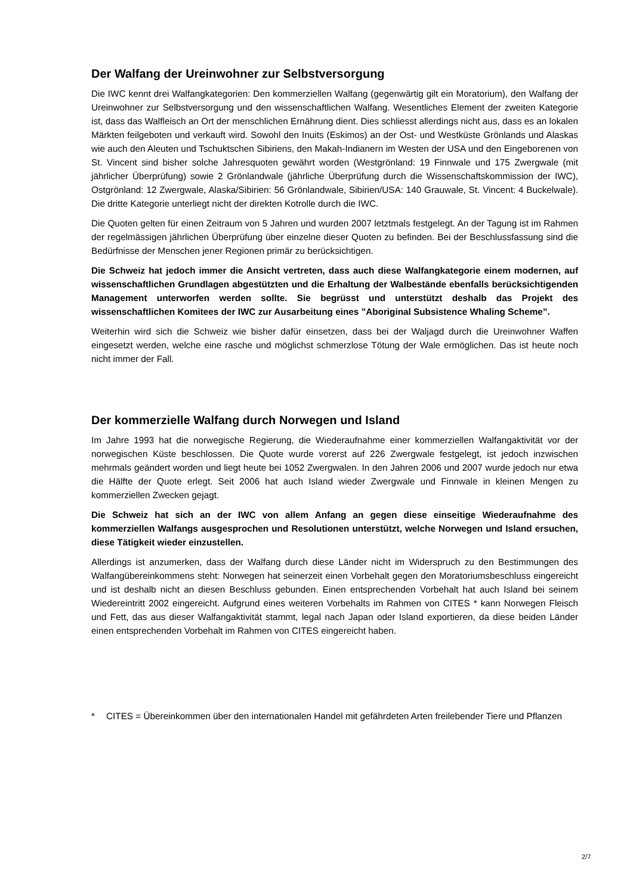Der Walfang der Ureinwohner zur Selbstversorgung
Die IWC kennt drei Walfangkategorien: Den kommerziellen Walfang (gegenwärtig gilt ein Moratorium), den Walfang der Ureinwohner zur Selbstversorgung und den wissenschaftlichen Walfang. Wesentliches Element der zweiten Kategorie ist, dass das Walfleisch an Ort der menschlichen Ernährung dient. Dies schliesst allerdings nicht aus, dass es an lokalen Märkten feilgeboten und verkauft wird. Sowohl den Inuits (Eskimos) an der Ost- und Westküste Grönlands und Alaskas wie auch den Aleuten und Tschuktschen Sibiriens, den Makah-Indianern im Westen der USA und den Eingeborenen von St. Vincent sind bisher solche Jahresquoten gewährt worden (Westgrönland: 19 Finnwale und 175 Zwergwale (mit jährlicher Überprüfung) sowie 2 Grönlandwale (jährliche Überprüfung durch die Wissenschaftskommission der IWC), Ostgrönland: 12 Zwergwale, Alaska/Sibirien: 56 Grönlandwale, Sibirien/USA: 140 Grauwale, St. Vincent: 4 Buckelwale). Die dritte Kategorie unterliegt nicht der direkten Kotrolle durch die IWC.
Die Quoten gelten für einen Zeitraum von 5 Jahren und wurden 2007 letztmals festgelegt. An der Tagung ist im Rahmen der regelmässigen jährlichen Überprüfung über einzelne dieser Quoten zu befinden. Bei der Beschlussfassung sind die Bedürfnisse der Menschen jener Regionen primär zu berücksichtigen.
Die Schweiz hat jedoch immer die Ansicht vertreten, dass auch diese Walfangkategorie einem modernen, auf wissenschaftlichen Grundlagen abgestützten und die Erhaltung der Walbestände ebenfalls berücksichtigenden Management unterworfen werden sollte. Sie begrüsst und unterstützt deshalb das Projekt des wissenschaftlichen Komitees der IWC zur Ausarbeitung eines ”Aboriginal Subsistence Whaling Scheme”.
Weiterhin wird sich die Schweiz wie bisher dafür einsetzen, dass bei der Waljagd durch die Ureinwohner Waffen eingesetzt werden, welche eine rasche und möglichst schmerzlose Tötung der Wale ermöglichen. Das ist heute noch nicht immer der Fall.
Der kommerzielle Walfang durch Norwegen und Island
Im Jahre 1993 hat die norwegische Regierung, die Wiederaufnahme einer kommerziellen Walfangaktivität vor der norwegischen Küste beschlossen. Die Quote wurde vorerst auf 226 Zwergwale festgelegt, ist jedoch inzwischen mehrmals geändert worden und liegt heute bei 1052 Zwergwalen. In den Jahren 2006 und 2007 wurde jedoch nur etwa die Hälfte der Quote erlegt. Seit 2006 hat auch Island wieder Zwergwale und Finnwale in kleinen Mengen zu kommerziellen Zwecken gejagt.
Die Schweiz hat sich an der IWC von allem Anfang an gegen diese einseitige Wiederaufnahme des kommerziellen Walfangs ausgesprochen und Resolutionen unterstützt, welche Norwegen und Island ersuchen, diese Tätigkeit wieder einzustellen.
Allerdings ist anzumerken, dass der Walfang durch diese Länder nicht im Widerspruch zu den Bestimmungen des Walfangübereinkommens steht: Norwegen hat seinerzeit einen Vorbehalt gegen den Moratoriumsbeschluss eingereicht und ist deshalb nicht an diesen Beschluss gebunden. Einen entsprechenden Vorbehalt hat auch Island bei seinem Wiedereintritt 2002 eingereicht. Aufgrund eines weiteren Vorbehalts im Rahmen von CITES * kann Norwegen Fleisch und Fett, das aus dieser Walfangaktivität stammt, legal nach Japan oder Island exportieren, da diese beiden Länder einen entsprechenden Vorbehalt im Rahmen von CITES eingereicht haben.
* CITES = Übereinkommen über den internationalen Handel mit gefährdeten Arten freilebender Tiere und Pflanzen
2/7